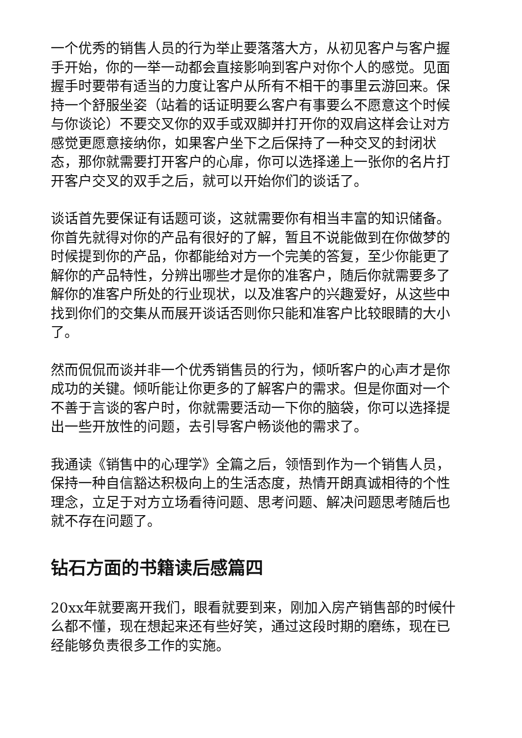一个优秀的销售人员的行为举止要落落大方，从初见客户与客户握手开始，你的一举一动都会直接影响到客户对你个人的感觉。见面握手时要带有适当的力度让客户从所有不相干的事里云游回来。保持一个舒服坐姿（站着的话证明要么客户有事要么不愿意这个时候与你谈论）不要交叉你的双手或双脚并打开你的双肩这样会让对方感觉更愿意接纳你，如果客户坐下之后保持了一种交叉的封闭状态，那你就需要打开客户的心扉，你可以选择递上一张你的名片打开客户交叉的双手之后，就可以开始你们的谈话了。
谈话首先要保证有话题可谈，这就需要你有相当丰富的知识储备。你首先就得对你的产品有很好的了解，暂且不说能做到在你做梦的时候提到你的产品，你都能给对方一个完美的答复，至少你能更了解你的产品特性，分辨出哪些才是你的准客户，随后你就需要多了解你的准客户所处的行业现状，以及准客户的兴趣爱好，从这些中找到你们的交集从而展开谈话否则你只能和准客户比较眼睛的大小了。
然而侃侃而谈并非一个优秀销售员的行为，倾听客户的心声才是你成功的关键。倾听能让你更多的了解客户的需求。但是你面对一个不善于言谈的客户时，你就需要活动一下你的脑袋，你可以选择提出一些开放性的问题，去引导客户畅谈他的需求了。
我通读《销售中的心理学》全篇之后，领悟到作为一个销售人员，保持一种自信豁达积极向上的生活态度，热情开朗真诚相待的个性理念，立足于对方立场看待问题、思考问题、解决问题思考随后也就不存在问题了。
钻石方面的书籍读后感篇四
20xx年就要离开我们，眼看就要到来，刚加入房产销售部的时候什么都不懂，现在想起来还有些好笑，通过这段时期的磨练，现在已经能够负责很多工作的实施。